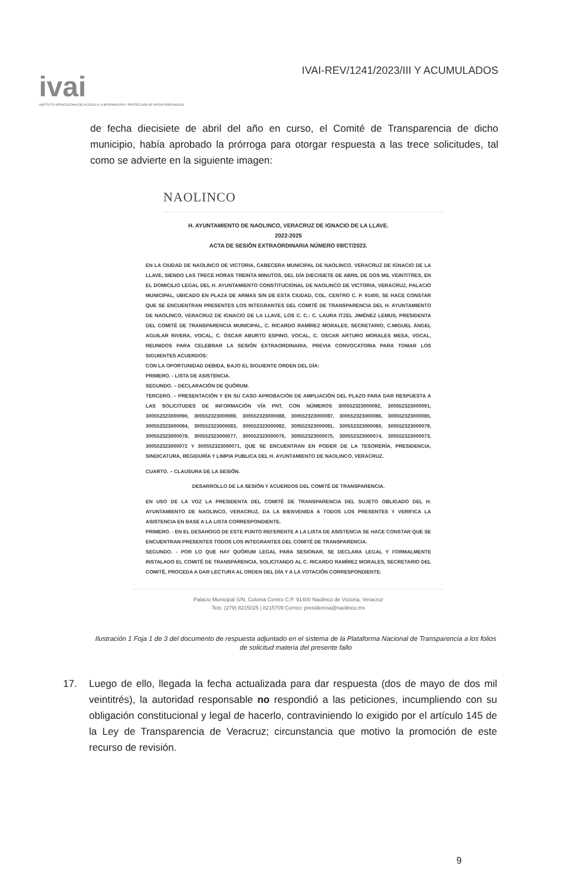ivai
INSTITUTO VERACRUZANO DE ACCESO A LA INFORMACIÓN Y PROTECCIÓN DE DATOS PERSONALES
IVAI-REV/1241/2023/III Y ACUMULADOS
de fecha diecisiete de abril del año en curso, el Comité de Transparencia de dicho municipio, había aprobado la prórroga para otorgar respuesta a las trece solicitudes, tal como se advierte en la siguiente imagen:
NAOLINCO
H. AYUNTAMIENTO DE NAOLINCO, VERACRUZ DE IGNACIO DE LA LLAVE.
2022-2025
ACTA DE SESIÓN EXTRAORDINARIA NÚMERO 09/CT/2023.
EN LA CIUDAD DE NAOLINCO DE VICTORIA, CABECERA MUNICIPAL DE NAOLINCO, VERACRUZ DE IGNACIO DE LA LLAVE, SIENDO LAS TRECE HORAS TREINTA MINUTOS, DEL DÍA DIECISIETE DE ABRIL DE DOS MIL VEINTITRES, EN EL DOMICILIO LEGAL DEL H. AYUNTAMIENTO CONSTITUCIONAL DE NAOLINCO DE VICTORIA, VERACRUZ, PALACIO MUNICIPAL, UBICADO EN PLAZA DE ARMAS S/N DE ESTA CIUDAD, COL. CENTRO C. P. 91400, SE HACE CONSTAR QUE SE ENCUENTRAN PRESENTES LOS INTEGRANTES DEL COMITÉ DE TRANSPARENCIA DEL H. AYUNTAMIENTO DE NAOLINCO, VERACRUZ DE IGNACIO DE LA LLAVE, LOS C. C.: C. LAURA ITZEL JIMÉNEZ LEMUS, PRESIDENTA DEL COMITÉ DE TRANSPARENCIA MUNICIPAL, C. RICARDO RAMÍREZ MORALES, SECRETARIO, C.MIGUEL ÁNGEL AGUILAR RIVERA, VOCAL, C. ÓSCAR ABURTO ESPINO, VOCAL, C. OSCAR ARTURO MORALES MESA, VOCAL, REUNIDOS PARA CELEBRAR LA SESIÓN EXTRAORDINARIA, PREVIA CONVOCATORIA PARA TOMAR LOS SIGUIENTES ACUERDOS:
CON LA OPORTUNIDAD DEBIDA, BAJO EL SIGUIENTE ORDEN DEL DÍA:
PRIMERO. - LISTA DE ASISTENCIA.
SEGUNDO. – DECLARACIÓN DE QUÓRUM.
TERCERO. – PRESENTACIÓN Y EN SU CASO APROBACIÓN DE AMPLIACIÓN DEL PLAZO PARA DAR RESPUESTA A LAS SOLICITUDES DE INFORMACIÓN VÍA PNT, CON NÚMEROS 300552323000092, 300552323000091, 300552323000090, 300552323000089, 300552323000088, 300552323000087, 300552323000086, 300552323000085, 300552323000084, 300552323000083, 300552323000082, 300552323000081, 300552323000080, 300552323000079, 300552323000078, 300552323000077, 300552323000076, 300552323000075, 300552323000074, 300552323000073, 300552323000072 Y 300552323000071, QUE SE ENCUENTRAN EN PODER DE LA TESORERÍA, PRESIDENCIA, SINDICATURA, REGIDURÍA Y LIMPIA PUBLICA DEL H. AYUNTAMIENTO DE NAOLINCO, VERACRUZ.
CUARTO. – CLAUSURA DE LA SESIÓN.
DESARROLLO DE LA SESIÓN Y ACUERDOS DEL COMITÉ DE TRANSPARENCIA.
EN USO DE LA VOZ LA PRESIDENTA DEL COMITÉ DE TRANSPARENCIA DEL SUJETO OBLIGADO DEL H. AYUNTAMIENTO DE NAOLINCO, VERACRUZ, DA LA BIENVENIDA A TODOS LOS PRESENTES Y VERIFICA LA ASISTENCIA EN BASE A LA LISTA CORRESPONDIENTE.
PRIMERO. - EN EL DESAHOGO DE ESTE PUNTO REFERENTE A LA LISTA DE ASISTENCIA SE HACE CONSTAR QUE SE ENCUENTRAN PRESENTES TODOS LOS INTEGRANTES DEL COMITÉ DE TRANSPARENCIA.
SEGUNDO. - POR LO QUE HAY QUÓRUM LEGAL PARA SESIONAR, SE DECLARA LEGAL Y FORMALMENTE INSTALADO EL COMITÉ DE TRANSPARENCIA, SOLICITANDO AL C. RICARDO RAMÍREZ MORALES, SECRETARIO DEL COMITÉ, PROCEDA A DAR LECTURA AL ORDEN DEL DÍA Y A LA VOTACIÓN CORRESPONDIENTE.
Palacio Municipal S/N, Colonia Centro C.P. 91400 Naolinco de Victoria, Veracruz
Tels: (279) 8215025 | 8215709 Correo: presidencia@naolinco.mx
Ilustración 1 Foja 1 de 3 del documento de respuesta adjuntado en el sistema de la Plataforma Nacional de Transparencia a los folios de solicitud materia del presente fallo
17. Luego de ello, llegada la fecha actualizada para dar respuesta (dos de mayo de dos mil veintitrés), la autoridad responsable no respondió a las peticiones, incumpliendo con su obligación constitucional y legal de hacerlo, contraviniendo lo exigido por el artículo 145 de la Ley de Transparencia de Veracruz; circunstancia que motivo la promoción de este recurso de revisión.
9